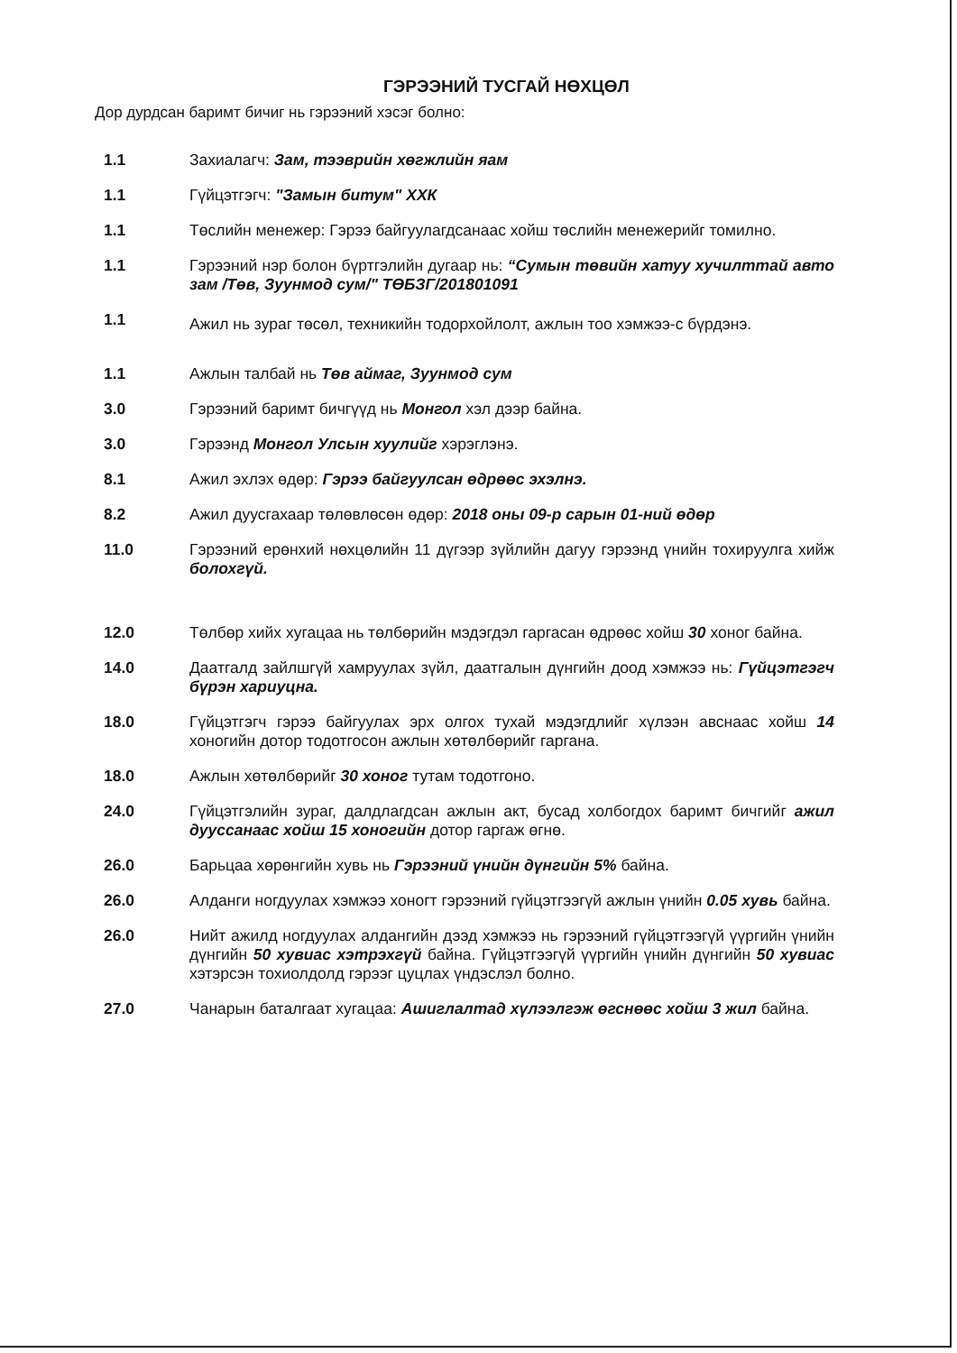ГЭРЭЭНИЙ ТУСГАЙ НӨХЦӨЛ
Дор дурдсан баримт бичиг нь гэрээний хэсэг болно:
1.1 Захиалагч: Зам, тээврийн хөгжлийн яам
1.1 Гүйцэтгэгч: "Замын битум" ХХК
1.1 Төслийн менежер: Гэрээ байгуулагдсанаас хойш төслийн менежерийг томилно.
1.1 Гэрээний нэр болон бүртгэлийн дугаар нь: “Сумын төвийн хатуу хучилттай авто зам /Төв, Зуунмод сум/" ТӨБЗГ/201801091
1.1
Ажил нь зураг төсөл, техникийн тодорхойлолт, ажлын тоо хэмжээ-с бүрдэнэ.
1.1 Ажлын талбай нь Төв аймаг, Зуунмод сум
3.0 Гэрээний баримт бичгүүд нь Монгол хэл дээр байна.
3.0 Гэрээнд Монгол Улсын хуулийг хэрэглэнэ.
8.1 Ажил эхлэх өдөр: Гэрээ байгуулсан өдрөөс эхэлнэ.
8.2 Ажил дуусгахаар төлөвлөсөн өдөр: 2018 оны 09-р сарын 01-ний өдөр
11.0 Гэрээний ерөнхий нөхцөлийн 11 дүгээр зүйлийн дагуу гэрээнд үнийн тохируулга хийж болохгүй.
12.0 Төлбөр хийх хугацаа нь төлбөрийн мэдэгдэл гаргасан өдрөөс хойш 30 хоног байна.
14.0 Даатгалд зайлшгүй хамруулах зүйл, даатгалын дүнгийн доод хэмжээ нь: Гүйцэтгэгч бүрэн хариуцна.
18.0 Гүйцэтгэгч гэрээ байгуулах эрх олгох тухай мэдэгдлийг хүлээн авснаас хойш 14 хоногийн дотор тодотгосон ажлын хөтөлбөрийг гаргана.
18.0 Ажлын хөтөлбөрийг 30 хоног тутам тодотгоно.
24.0 Гүйцэтгэлийн зураг, далдлагдсан ажлын акт, бусад холбогдох баримт бичгийг ажил дууссанаас хойш 15 хоногийн дотор гаргаж өгнө.
26.0 Барьцаа хөрөнгийн хувь нь Гэрээний үнийн дүнгийн 5% байна.
26.0 Алданги ногдуулах хэмжээ хоногт гэрээний гүйцэтгээгүй ажлын үнийн 0.05 хувь байна.
26.0 Нийт ажилд ногдуулах алдангийн дээд хэмжээ нь гэрээний гүйцэтгээгүй үүргийн үнийн дүнгийн 50 хувиас хэтрэхгүй байна. Гүйцэтгээгүй үүргийн үнийн дүнгийн 50 хувиас хэтэрсэн тохиолдолд гэрээг цуцлах үндэслэл болно.
27.0 Чанарын баталгаат хугацаа: Ашиглалтад хүлээлгэж өгснөөс хойш 3 жил байна.